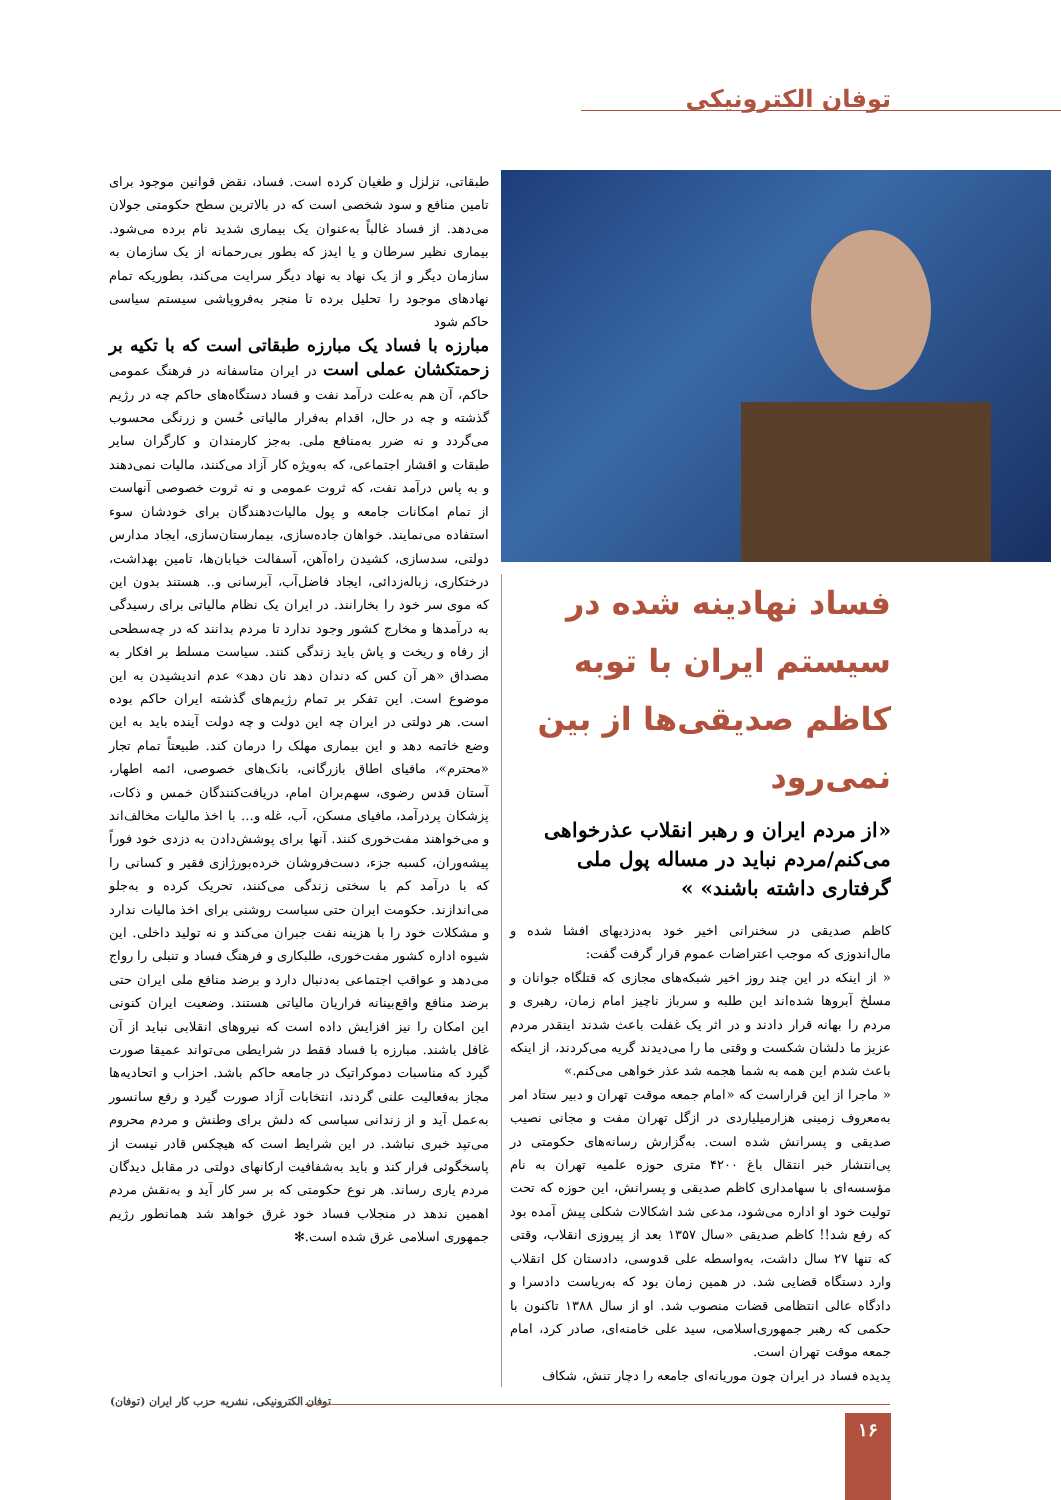توفان الکترونیکی
فساد نهادینه شده در سیستم ایران با توبه کاظم صدیقی‌ها از بین نمی‌رود
«از مردم ایران و رهبر انقلاب عذرخواهی می‌کنم/مردم نباید در مساله پول ملی گرفتاری داشته باشند» »
کاظم صدیقی در سخنرانی اخیر خود به‌دزدیهای افشا شده و مال‌اندوزی که موجب اعتراضات عموم قرار گرفت گفت:
« از اینکه در این چند روز اخیر شبکه‌های مجازی که قتلگاه جوانان و مسلخ آبروها شده‌اند این طلبه و سرباز ناچیز امام زمان، رهبری و مردم را بهانه قرار دادند و در اثر یک غفلت باعث شدند اینقدر مردم عزیز ما دلشان شکست و وقتی ما را می‌دیدند گریه می‌کردند، از اینکه باعث شدم این همه به شما هجمه شد عذر خواهی می‌کنم.»
« ماجرا از این قراراست که «امام جمعه موقت تهران و دبیر ستاد امر به‌معروف زمینی هزارمیلیاردی در ازگل تهران مفت و مجانی نصیب صدیقی و پسرانش شده است. به‌گزارش رسانه‌های حکومتی در پی‌انتشار خبر انتقال باغ ۴۲۰۰ متری حوزه علمیه تهران به نام مؤسسه‌ای با سهامداری کاظم صدیقی و پسرانش، این حوزه که تحت تولیت خود او اداره می‌شود، مدعی شد اشکالات شکلی پیش آمده بود که رفع شد!! کاظم صدیقی «سال ۱۳۵۷ بعد از پیروزی انقلاب، وقتی که تنها ۲۷ سال داشت، به‌واسطه علی قدوسی، دادستان کل انقلاب وارد دستگاه قضایی شد. در همین زمان بود که به‌ریاست دادسرا و دادگاه عالی انتظامی قضات منصوب شد. او از سال ۱۳۸۸ تاکنون با حکمی که رهبر جمهوری‌اسلامی، سید علی خامنه‌ای، صادر کرد، امام جمعه موقت تهران است.
پدیده فساد در ایران چون موریانه‌ای جامعه را دچار تنش، شکاف
طبقاتی، تزلزل و طغیان کرده است. فساد، نقض قوانین موجود برای تامین منافع و سود شخصی است که در بالاترین سطح حکومتی جولان می‌دهد. از فساد غالباً به‌عنوان یک بیماری شدید نام برده می‌شود. بیماری نظیر سرطان و یا ایدز که بطور بی‌رحمانه از یک سازمان به سازمان دیگر و از یک نهاد به نهاد دیگر سرایت می‌کند، بطوریکه تمام نهادهای موجود را تحلیل برده تا منجر به‌فروپاشی سیستم سیاسی حاکم شود
مبارزه با فساد یک مبارزه طبقاتی است که با تکیه بر زحمتکشان عملی است در ایران متاسفانه در فرهنگ عمومی حاکم، آن هم به‌علت درآمد نفت و فساد دستگاه‌های حاکم چه در رژیم گذشته و چه در حال، اقدام به‌فرار مالیاتی حُسن و زرنگی محسوب می‌گردد و نه ضرر به‌منافع ملی. به‌جز کارمندان و کارگران سایر طبقات و اقشار اجتماعی، که به‌ویژه کار آزاد می‌کنند، مالیات نمی‌دهند و به پاس درآمد نفت، که ثروت عمومی و نه ثروت خصوصی آنهاست از تمام امکانات جامعه و پول مالیات‌دهندگان برای خودشان سوء استفاده می‌نمایند. خواهان جاده‌سازی، بیمارستان‌سازی، ایجاد مدارس دولتی، سدسازی، کشیدن راه‌آهن، آسفالت خیابان‌ها، تامین بهداشت، درختکاری، زباله‌زدائی، ایجاد فاضل‌آب، آبرسانی و.. هستند بدون این که موی سر خود را بخارانند. در ایران یک نظام مالیاتی برای رسیدگی به درآمدها و مخارج کشور وجود ندارد تا مردم بدانند که در چه‌سطحی از رفاه و ریخت و پاش باید زندگی کنند. سیاست مسلط بر افکار به مصداق «هر آن کس که دندان دهد نان دهد» عدم اندیشیدن به این موضوع است. این تفکر بر تمام رژیم‌های گذشته ایران حاکم بوده است. هر دولتی در ایران چه این دولت و چه دولت آینده باید به این وضع خاتمه دهد و این بیماری مهلک را درمان کند. طبیعتاً تمام تجار «محترم»، مافیای اطاق بازرگانی، بانک‌های خصوصی، ائمه اطهار، آستان قدس رضوی، سهم‌بران امام، دریافت‌کنندگان خمس و ذکات، پزشکان پردرآمد، مافیای مسکن، آب، غله و... با اخذ مالیات مخالف‌اند و می‌خواهند مفت‌خوری کنند. آنها برای پوشش‌دادن به دزدی خود فوراً پیشه‌وران، کسبه جزء، دست‌فروشان خرده‌بورژازی فقیر و کسانی را که با درآمد کم با سختی زندگی می‌کنند، تحریک کرده و به‌جلو می‌اندازند. حکومت ایران حتی سیاست روشنی برای اخذ مالیات ندارد و مشکلات خود را با هزینه نفت جبران می‌کند و نه تولید داخلی. این شیوه اداره کشور مفت‌خوری، طلبکاری و فرهنگ فساد و تنبلی را رواج می‌دهد و عواقب اجتماعی به‌دنبال دارد و برضد منافع ملی ایران حتی برضد منافع واقع‌بینانه فراریان مالیاتی هستند. وضعیت ایران کنونی این امکان را نیز افزایش داده است که نیروهای انقلابی نباید از آن غافل باشند. مبارزه با فساد فقط در شرایطی می‌تواند عمیقا صورت گیرد که مناسبات دموکراتیک در جامعه حاکم باشد. احزاب و اتحادیه‌ها مجاز به‌فعالیت علنی گردند، انتخابات آزاد صورت گیرد و رفع سانسور به‌عمل آید و از زندانی سیاسی که دلش برای وطنش و مردم محروم می‌تپد خبری نباشد. در این شرایط است که هیچکس قادر نیست از پاسخگوئی فرار کند و باید به‌شفافیت ارکانهای دولتی در مقابل دیدگان مردم یاری رساند. هر نوع حکومتی که بر سر کار آید و به‌نقش مردم اهمین ندهد در منجلاب فساد خود غرق خواهد شد همانطور رژیم جمهوری اسلامی غرق شده است.✻
توفان الکترونیکی، نشریه حزب کار ایران (توفان)
۱۶